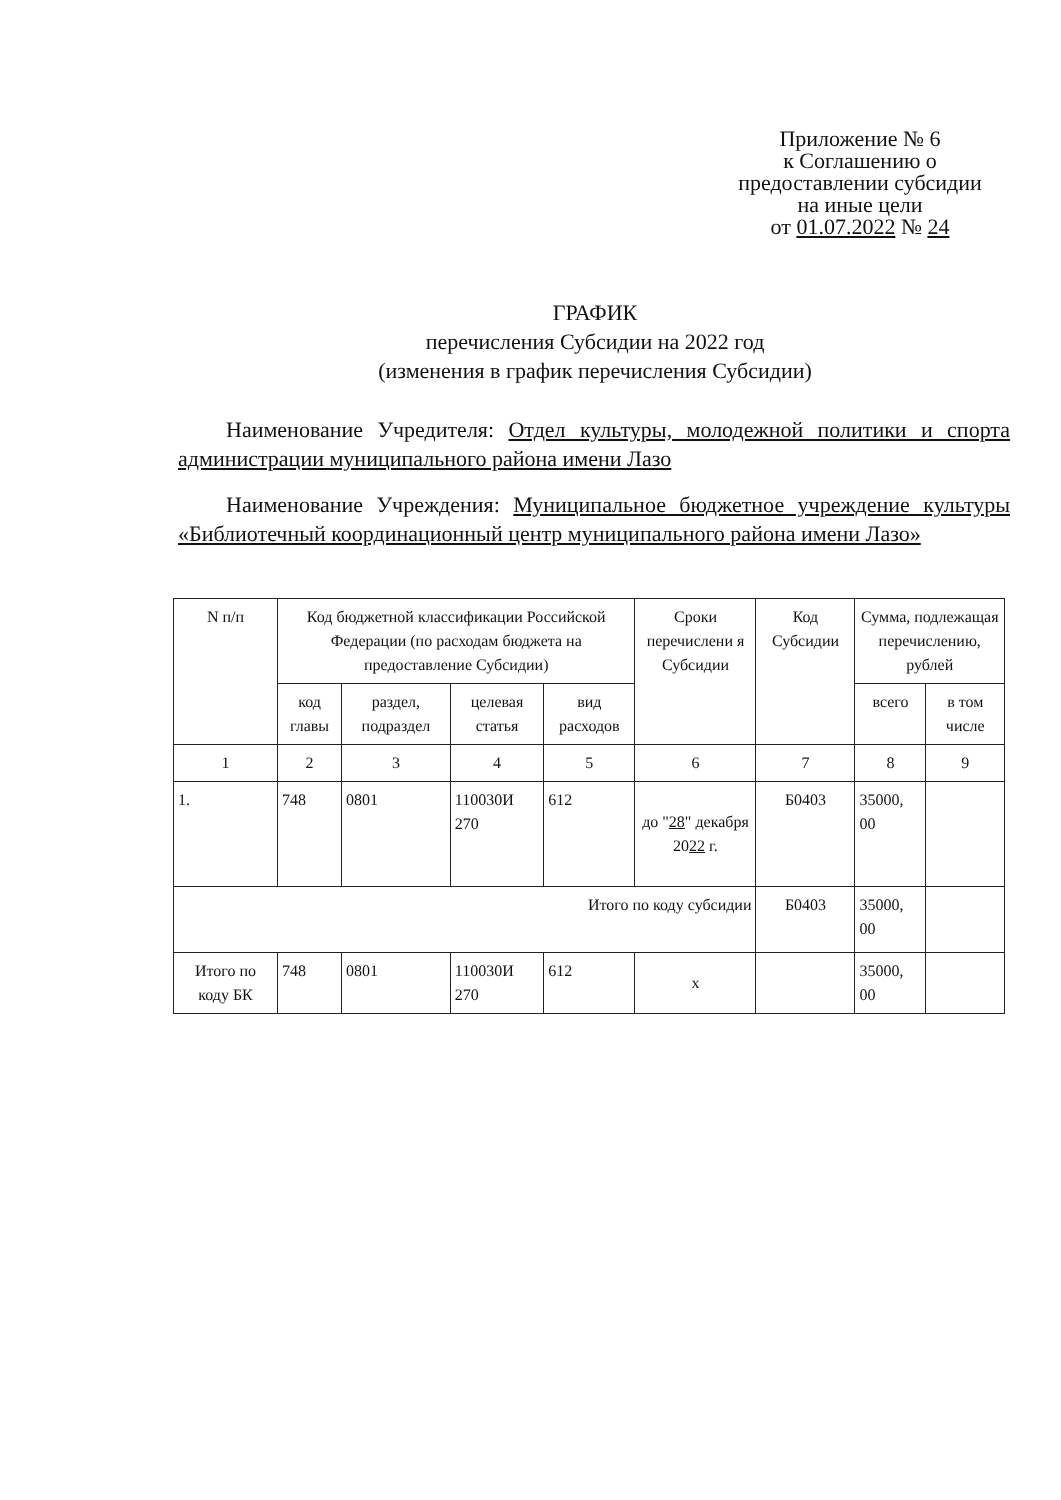Приложение № 6
к Соглашению о
предоставлении субсидии
на иные цели
от 01.07.2022 № 24
ГРАФИК
перечисления Субсидии на 2022 год
(изменения в график перечисления Субсидии)
Наименование Учредителя: Отдел культуры, молодежной политики и спорта администрации муниципального района имени Лазо
Наименование Учреждения: Муниципальное бюджетное учреждение культуры «Библиотечный координационный центр муниципального района имени Лазо»
| N п/п | Код бюджетной классификации Российской Федерации (по расходам бюджета на предоставление Субсидии) | | | | Сроки перечислени я Субсидии | Код Субсидии | Сумма, подлежащая перечислению, рублей | |
| --- | --- | --- | --- | --- | --- | --- | --- | --- |
| | код главы | раздел, подраздел | целевая статья | вид расходов | | | всего | в том числе |
| 1 | 2 | 3 | 4 | 5 | 6 | 7 | 8 | 9 |
| 1. | 748 | 0801 | 110030И 270 | 612 | до " 28 " декабря 20 22 г. | Б0403 | 35000, 00 | |
| Итого по коду субсидии | | | | | | Б0403 | 35000, 00 | |
| Итого по коду БК | 748 | 0801 | 110030И 270 | 612 | х | | 35000, 00 | |